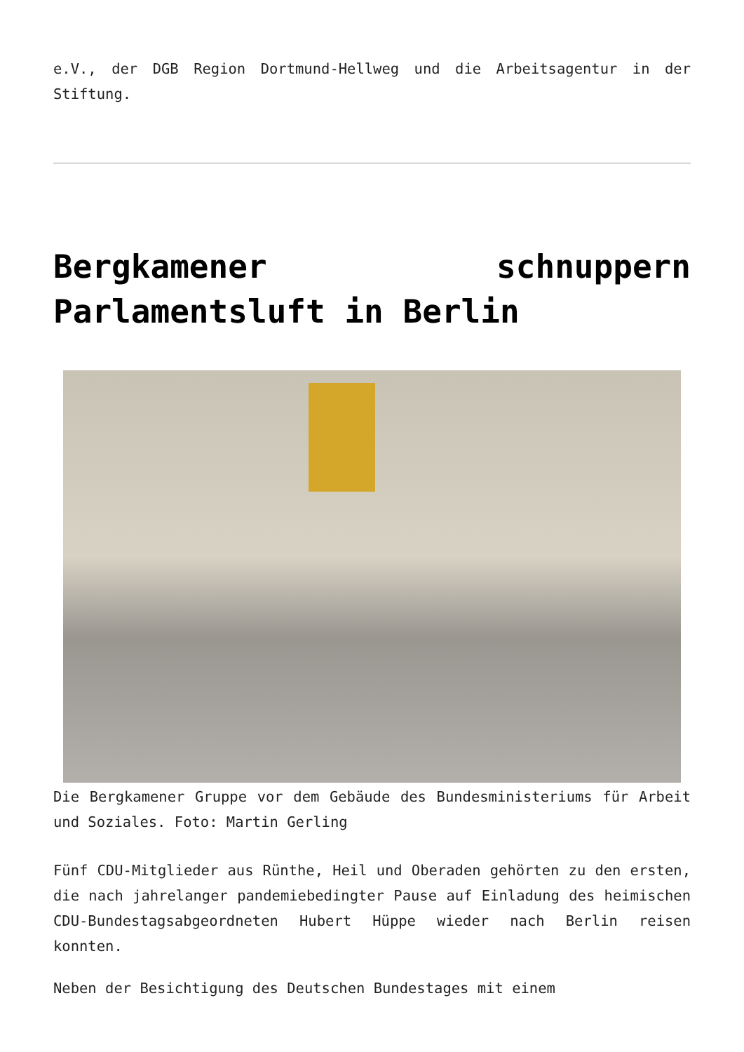e.V., der DGB Region Dortmund-Hellweg und die Arbeitsagentur in der Stiftung.
Bergkamener schnuppern Parlamentsluft in Berlin
Die Bergkamener Gruppe vor dem Gebäude des Bundesministeriums für Arbeit und Soziales. Foto: Martin Gerling
Fünf CDU-Mitglieder aus Rünthe, Heil und Oberaden gehörten zu den ersten, die nach jahrelanger pandemiebedingter Pause auf Einladung des heimischen CDU-Bundestagsabgeordneten Hubert Hüppe wieder nach Berlin reisen konnten.
Neben der Besichtigung des Deutschen Bundestages mit einem